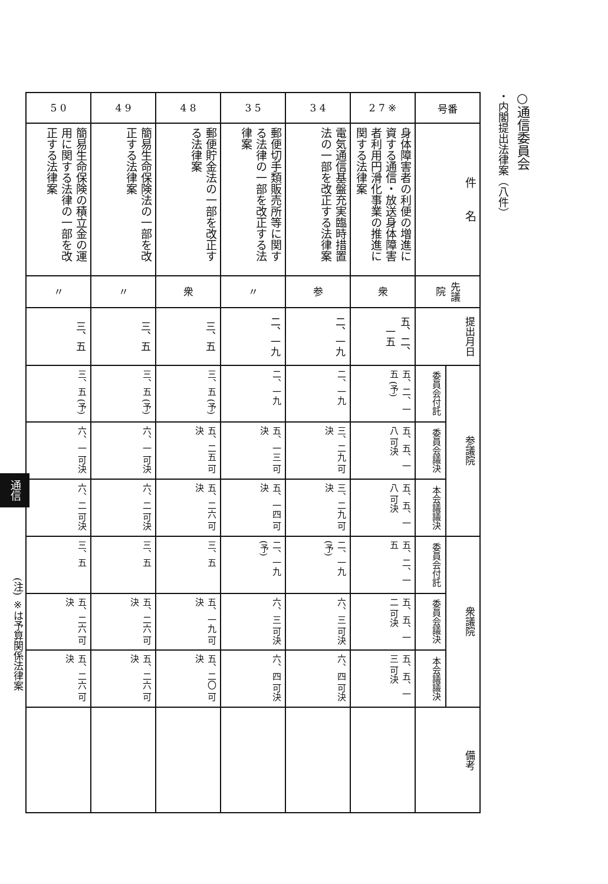○通信委員会
・内閣提出法律案（八件）
| 号番 | 件 名 | 先議院 | 提出月日 | 参議院 | | | 衆議院 | | | 備考 |
| --- | --- | --- | --- | --- | --- | --- | --- | --- | --- | --- |
| | | | | 委員会付託 | 委員会議決 | 本会議議決 | 委員会付託 | 委員会議決 | 本会議議決 | |
| 2 7 ※ | 身体障害者の利便の増進に資する通信・放送身体障害者利用円滑化事業の推進に関する法律案 | 衆 | 五、二、一五 | 五、二、一五 (予) | 五、五、一八 可決 | 五、五、一八 可決 | 五、二、一五 | 五、五、一二 可決 | 五、五、一三 可決 | |
| 3 4 | 電気通信基盤充実臨時措置法の一部を改正する法律案 | 参 | 二、一九 | 二、一九 | 三、二九 可決 | 三、二九 可決 | 二、一九 (予) | 六、三 可決 | 六、四 可決 | |
| 3 5 | 郵便切手類販売所等に関する法律の一部を改正する法律案 | 〃 | 二、一九 | 二、一九 | 五、一三 可決 | 五、一四 可決 | 二、一九 (予) | 六、三 可決 | 六、四 可決 | |
| 4 8 | 郵便貯金法の一部を改正する法律案 | 衆 | 三、五 | 三、五 (予) | 五、二五 可決 | 五、二六 可決 | 三、五 | 五、一九 可決 | 五、二〇 可決 | |
| 4 9 | 簡易生命保険法の一部を改正する法律案 | 〃 | 三、五 | 三、五 (予) | 六、一 可決 | 六、二 可決 | 三、五 | 五、二六 可決 | 五、二六 可決 | |
| 5 0 | 簡易生命保険の積立金の運用に関する法律の一部を改正する法律案 | 〃 | 三、五 | 三、五 (予) | 六、一 可決 | 六、二 可決 | 三、五 | 五、二六 可決 | 五、二六 可決 | |
(注) ※は予算関係法律案
通信